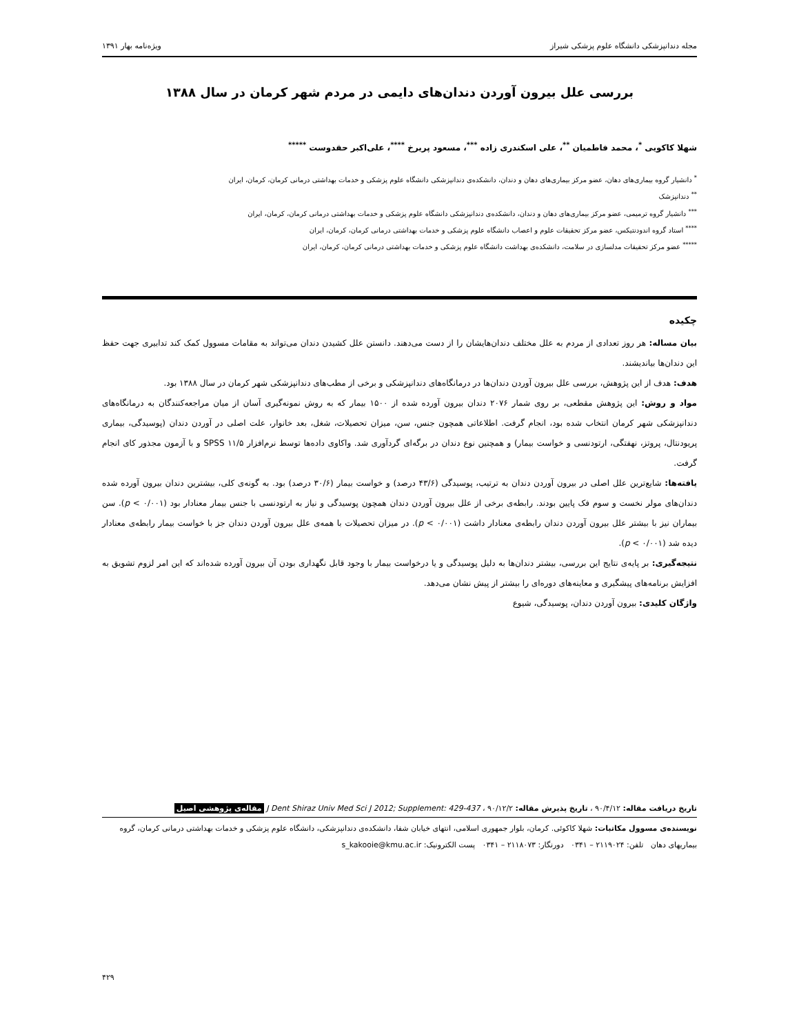مجله دندانپزشکی دانشگاه علوم پزشکی شیراز ویژه‌نامه بهار ۱۳۹۱
بررسی علل بیرون آوردن دندان‌های دایمی در مردم شهر کرمان در سال ۱۳۸۸
شهلا کاکویی <sup>*</sup>، محمد فاطمیان <sup>**</sup>، علی اسکندری زاده <sup>***</sup>، مسعود پریرخ <sup>****</sup>، علی‌اکبر حقدوست <sup>*****</sup>
<sup>*</sup> دانشیار گروه بیماری‌های دهان، عضو مرکز بیماری‌های دهان و دندان، دانشکده‌ی دندانپزشکی دانشگاه علوم پزشکی و خدمات بهداشتی درمانی کرمان، کرمان، ایران
<sup>**</sup> دندانپزشک
<sup>***</sup> دانشیار گروه ترمیمی، عضو مرکز بیماری‌های دهان و دندان، دانشکده‌ی دندانپزشکی دانشگاه علوم پزشکی و خدمات بهداشتی درمانی کرمان، کرمان، ایران
<sup>****</sup> استاد گروه اندودنتیکس، عضو مرکز تحقیقات علوم و اعصاب دانشگاه علوم پزشکی و خدمات بهداشتی درمانی کرمان، کرمان، ایران
<sup>*****</sup> عضو مرکز تحقیقات مدلسازی در سلامت، دانشکده‌ی بهداشت دانشگاه علوم پزشکی و خدمات بهداشتی درمانی کرمان، کرمان، ایران
چکیده
بیان مساله: هر روز تعدادی از مردم به علل مختلف دندان‌هایشان را از دست می‌دهند. دانستن علل کشیدن دندان می‌تواند به مقامات مسوول کمک کند تدابیری جهت حفظ این دندان‌ها بیاندیشند.
هدف: هدف از این پژوهش، بررسی علل بیرون آوردن دندان‌ها در درمانگاه‌های دندانپزشکی و برخی از مطب‌های دندانپزشکی شهر کرمان در سال ۱۳۸۸ بود.
مواد و روش: این پژوهش مقطعی، بر روی شمار ۲۰۷۶ دندان بیرون آورده شده از ۱۵۰۰ بیمار که به روش نمونه‌گیری آسان از میان مراجعه‌کنندگان به درمانگاه‌های دندانپزشکی شهر کرمان انتخاب شده بود، انجام گرفت. اطلاعاتی همچون جنس، سن، میزان تحصیلات، شغل، بعد خانوار، علت اصلی در آوردن دندان (پوسیدگی، بیماری پریودنتال، پروتز، نهفتگی، ارتودنسی و خواست بیمار) و همچنین نوع دندان در برگه‌ای گردآوری شد. واکاوی داده‌ها توسط نرم‌افزار SPSS ۱۱/۵ و با آزمون مجذور کای انجام گرفت.
یافته‌ها: شایع‌ترین علل اصلی در بیرون آوردن دندان به ترتیب، پوسیدگی (۴۳/۶ درصد) و خواست بیمار (۳۰/۶ درصد) بود. به گونه‌ی کلی، بیشترین دندان بیرون آورده شده دندان‌های مولر نخست و سوم فک پایین بودند. رابطه‌ی برخی از علل بیرون آوردن دندان همچون پوسیدگی و نیاز به ارتودنسی با جنس بیمار معنادار بود (p < ۰/۰۰۱). سن بیماران نیز با بیشتر علل بیرون آوردن دندان رابطه‌ی معنادار داشت (p < ۰/۰۰۱). در میزان تحصیلات با همه‌ی علل بیرون آوردن دندان جز با خواست بیمار رابطه‌ی معنادار دیده شد (p < ۰/۰۰۱).
نتیجه‌گیری: بر پایه‌ی نتایج این بررسی، بیشتر دندان‌ها به دلیل پوسیدگی و یا درخواست بیمار با وجود قابل نگهداری بودن آن بیرون آورده شده‌اند که این امر لزوم تشویق به افزایش برنامه‌های پیشگیری و معاینه‌های دوره‌ای را بیشتر از پیش نشان می‌دهد.
واژگان کلیدی: بیرون آوردن دندان، پوسیدگی، شیوع
تاریخ دریافت مقاله: ۹۰/۴/۱۲ ، تاریخ پذیرش مقاله: ۹۰/۱۲/۲ ، J Dent Shiraz Univ Med Sci J 2012; Supplement: 429-437 مقاله‌ی پژوهشی اصیل
نویسنده‌ی مسوول مکاتبات: شهلا کاکوئی. کرمان، بلوار جمهوری اسلامی، انتهای خیابان شفا، دانشکده‌ی دندانپزشکی، دانشگاه علوم پزشکی و خدمات بهداشتی درمانی کرمان، گروه بیماریهای دهان تلفن: ۲۱۱۹۰۲۴ – ۰۳۴۱ دورنگار: ۲۱۱۸۰۷۳ – ۰۳۴۱ پست الکترونیک: s_kakooie@kmu.ac.ir
۴۲۹